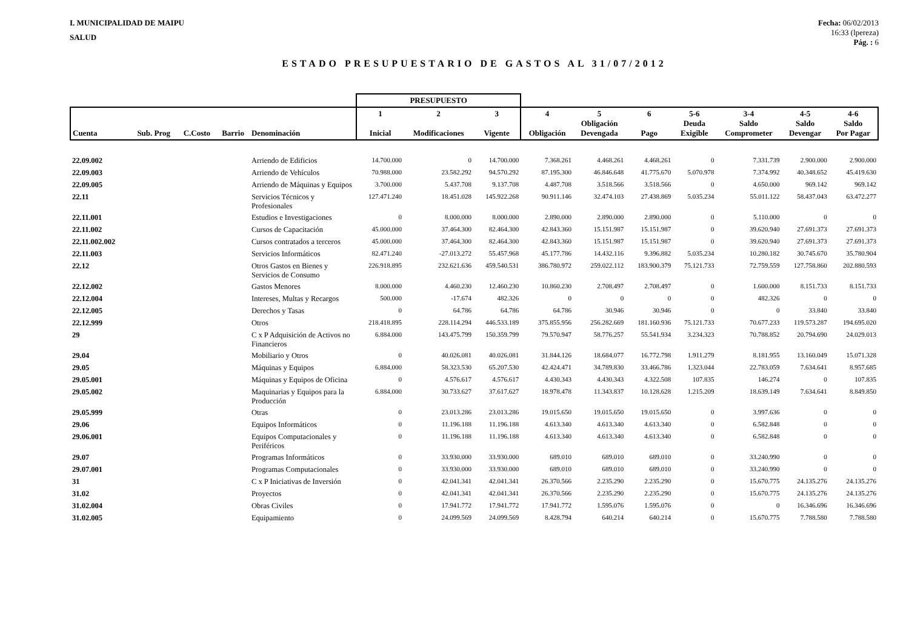I. MUNICIPALIDAD DE MAIPU
SALUD
Fecha: 06/02/2013
16:33 (lpereza)
Pág. : 6
ESTADO PRESUPUESTARIO DE GASTOS AL 31/07/2012
| | | | | | PRESUPUESTO | | | | | | | | | |
| --- | --- | --- | --- | --- | --- | --- | --- | --- | --- | --- | --- | --- | --- | --- |
| Cuenta | Sub. Prog | C.Costo | Barrio | Denominación | 1 Inicial | 2 Modificaciones | 3 Vigente | 4 Obligación | 5 Obligación Devengada | 6 Pago | 5-6 Deuda Exigible | 3-4 Saldo Comprometer | 4-5 Saldo Devengar | 4-6 Saldo Por Pagar |
| 22.09.002 | | | | Arriendo de Edificios | 14.700.000 | 0 | 14.700.000 | 7.368.261 | 4.468.261 | 4.468.261 | 0 | 7.331.739 | 2.900.000 | 2.900.000 |
| 22.09.003 | | | | Arriendo de Vehículos | 70.988.000 | 23.582.292 | 94.570.292 | 87.195.300 | 46.846.648 | 41.775.670 | 5.070.978 | 7.374.992 | 40.348.652 | 45.419.630 |
| 22.09.005 | | | | Arriendo de Máquinas y Equipos | 3.700.000 | 5.437.708 | 9.137.708 | 4.487.708 | 3.518.566 | 3.518.566 | 0 | 4.650.000 | 969.142 | 969.142 |
| 22.11 | | | | Servicios Técnicos y Profesionales | 127.471.240 | 18.451.028 | 145.922.268 | 90.911.146 | 32.474.103 | 27.438.869 | 5.035.234 | 55.011.122 | 58.437.043 | 63.472.277 |
| 22.11.001 | | | | Estudios e Investigaciones | 0 | 8.000.000 | 8.000.000 | 2.890.000 | 2.890.000 | 2.890.000 | 0 | 5.110.000 | 0 | 0 |
| 22.11.002 | | | | Cursos de Capacitación | 45.000.000 | 37.464.300 | 82.464.300 | 42.843.360 | 15.151.987 | 15.151.987 | 0 | 39.620.940 | 27.691.373 | 27.691.373 |
| 22.11.002.002 | | | | Cursos contratados a terceros | 45.000.000 | 37.464.300 | 82.464.300 | 42.843.360 | 15.151.987 | 15.151.987 | 0 | 39.620.940 | 27.691.373 | 27.691.373 |
| 22.11.003 | | | | Servicios Informáticos | 82.471.240 | -27.013.272 | 55.457.968 | 45.177.786 | 14.432.116 | 9.396.882 | 5.035.234 | 10.280.182 | 30.745.670 | 35.780.904 |
| 22.12 | | | | Otros Gastos en Bienes y Servicios de Consumo | 226.918.895 | 232.621.636 | 459.540.531 | 386.780.972 | 259.022.112 | 183.900.379 | 75.121.733 | 72.759.559 | 127.758.860 | 202.880.593 |
| 22.12.002 | | | | Gastos Menores | 8.000.000 | 4.460.230 | 12.460.230 | 10.860.230 | 2.708.497 | 2.708.497 | 0 | 1.600.000 | 8.151.733 | 8.151.733 |
| 22.12.004 | | | | Intereses, Multas y Recargos | 500.000 | -17.674 | 482.326 | 0 | 0 | 0 | 0 | 482.326 | 0 | 0 |
| 22.12.005 | | | | Derechos y Tasas | 0 | 64.786 | 64.786 | 64.786 | 30.946 | 30.946 | 0 | 0 | 33.840 | 33.840 |
| 22.12.999 | | | | Otros | 218.418.895 | 228.114.294 | 446.533.189 | 375.855.956 | 256.282.669 | 181.160.936 | 75.121.733 | 70.677.233 | 119.573.287 | 194.695.020 |
| 29 | | | | C x P Adquisición de Activos no Financieros | 6.884.000 | 143.475.799 | 150.359.799 | 79.570.947 | 58.776.257 | 55.541.934 | 3.234.323 | 70.788.852 | 20.794.690 | 24.029.013 |
| 29.04 | | | | Mobiliario y Otros | 0 | 40.026.081 | 40.026.081 | 31.844.126 | 18.684.077 | 16.772.798 | 1.911.279 | 8.181.955 | 13.160.049 | 15.071.328 |
| 29.05 | | | | Máquinas y Equipos | 6.884.000 | 58.323.530 | 65.207.530 | 42.424.471 | 34.789.830 | 33.466.786 | 1.323.044 | 22.783.059 | 7.634.641 | 8.957.685 |
| 29.05.001 | | | | Máquinas y Equipos de Oficina | 0 | 4.576.617 | 4.576.617 | 4.430.343 | 4.430.343 | 4.322.508 | 107.835 | 146.274 | 0 | 107.835 |
| 29.05.002 | | | | Maquinarias y Equipos para la Producción | 6.884.000 | 30.733.627 | 37.617.627 | 18.978.478 | 11.343.837 | 10.128.628 | 1.215.209 | 18.639.149 | 7.634.641 | 8.849.850 |
| 29.05.999 | | | | Otras | 0 | 23.013.286 | 23.013.286 | 19.015.650 | 19.015.650 | 19.015.650 | 0 | 3.997.636 | 0 | 0 |
| 29.06 | | | | Equipos Informáticos | 0 | 11.196.188 | 11.196.188 | 4.613.340 | 4.613.340 | 4.613.340 | 0 | 6.582.848 | 0 | 0 |
| 29.06.001 | | | | Equipos Computacionales y Periféricos | 0 | 11.196.188 | 11.196.188 | 4.613.340 | 4.613.340 | 4.613.340 | 0 | 6.582.848 | 0 | 0 |
| 29.07 | | | | Programas Informáticos | 0 | 33.930.000 | 33.930.000 | 689.010 | 689.010 | 689.010 | 0 | 33.240.990 | 0 | 0 |
| 29.07.001 | | | | Programas Computacionales | 0 | 33.930.000 | 33.930.000 | 689.010 | 689.010 | 689.010 | 0 | 33.240.990 | 0 | 0 |
| 31 | | | | C x P Iniciativas de Inversión | 0 | 42.041.341 | 42.041.341 | 26.370.566 | 2.235.290 | 2.235.290 | 0 | 15.670.775 | 24.135.276 | 24.135.276 |
| 31.02 | | | | Proyectos | 0 | 42.041.341 | 42.041.341 | 26.370.566 | 2.235.290 | 2.235.290 | 0 | 15.670.775 | 24.135.276 | 24.135.276 |
| 31.02.004 | | | | Obras Civiles | 0 | 17.941.772 | 17.941.772 | 17.941.772 | 1.595.076 | 1.595.076 | 0 | 0 | 16.346.696 | 16.346.696 |
| 31.02.005 | | | | Equipamiento | 0 | 24.099.569 | 24.099.569 | 8.428.794 | 640.214 | 640.214 | 0 | 15.670.775 | 7.788.580 | 7.788.580 |